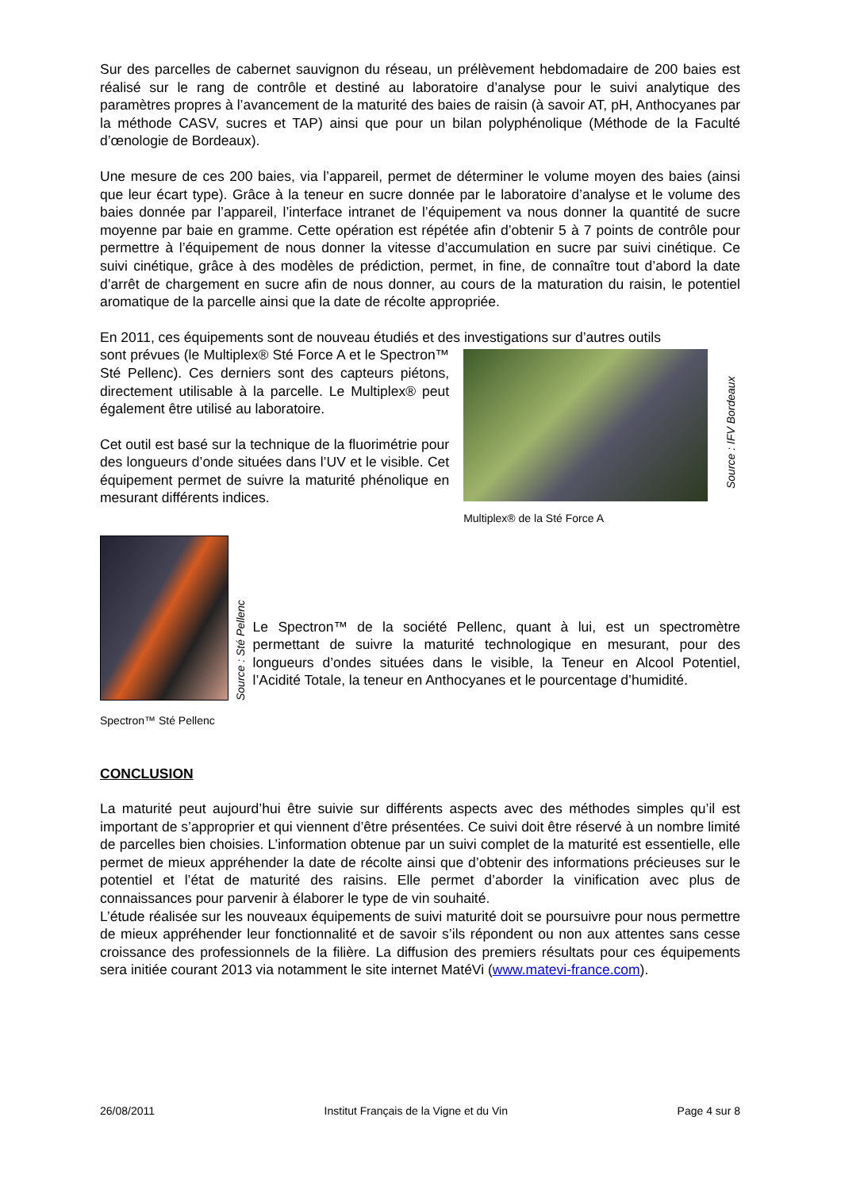Sur des parcelles de cabernet sauvignon du réseau, un prélèvement hebdomadaire de 200 baies est réalisé sur le rang de contrôle et destiné au laboratoire d’analyse pour le suivi analytique des paramètres propres à l’avancement de la maturité des baies de raisin (à savoir AT, pH, Anthocyanes par la méthode CASV, sucres et TAP) ainsi que pour un bilan polyphénolique (Méthode de la Faculté d’œnologie de Bordeaux).
Une mesure de ces 200 baies, via l’appareil, permet de déterminer le volume moyen des baies (ainsi que leur écart type). Grâce à la teneur en sucre donnée par le laboratoire d’analyse et le volume des baies donnée par l’appareil, l’interface intranet de l’équipement va nous donner la quantité de sucre moyenne par baie en gramme. Cette opération est répétée afin d’obtenir 5 à 7 points de contrôle pour permettre à l’équipement de nous donner la vitesse d’accumulation en sucre par suivi cinétique. Ce suivi cinétique, grâce à des modèles de prédiction, permet, in fine, de connaître tout d’abord la date d’arrêt de chargement en sucre afin de nous donner, au cours de la maturation du raisin, le potentiel aromatique de la parcelle ainsi que la date de récolte appropriée.
En 2011, ces équipements sont de nouveau étudiés et des investigations sur d’autres outils
sont prévues (le Multiplex® Sté Force A et le Spectron™ Sté Pellenc). Ces derniers sont des capteurs piétons, directement utilisable à la parcelle. Le Multiplex® peut également être utilisé au laboratoire.
Cet outil est basé sur la technique de la fluorimétrie pour des longueurs d’onde situées dans l’UV et le visible. Cet équipement permet de suivre la maturité phénolique en mesurant différents indices.
Multiplex® de la Sté Force A
Source : IFV Bordeaux
Source : Sté Pellenc
Le Spectron™ de la société Pellenc, quant à lui, est un spectromètre permettant de suivre la maturité technologique en mesurant, pour des longueurs d’ondes situées dans le visible, la Teneur en Alcool Potentiel, l’Acidité Totale, la teneur en Anthocyanes et le pourcentage d’humidité.
Spectron™ Sté Pellenc
CONCLUSION
La maturité peut aujourd’hui être suivie sur différents aspects avec des méthodes simples qu’il est important de s’approprier et qui viennent d’être présentées. Ce suivi doit être réservé à un nombre limité de parcelles bien choisies. L’information obtenue par un suivi complet de la maturité est essentielle, elle permet de mieux appréhender la date de récolte ainsi que d’obtenir des informations précieuses sur le potentiel et l’état de maturité des raisins. Elle permet d’aborder la vinification avec plus de connaissances pour parvenir à élaborer le type de vin souhaité.
L’étude réalisée sur les nouveaux équipements de suivi maturité doit se poursuivre pour nous permettre de mieux appréhender leur fonctionnalité et de savoir s’ils répondent ou non aux attentes sans cesse croissance des professionnels de la filière. La diffusion des premiers résultats pour ces équipements sera initiée courant 2013 via notamment le site internet MatéVi (www.matevi-france.com).
26/08/2011 Institut Français de la Vigne et du Vin Page 4 sur 8